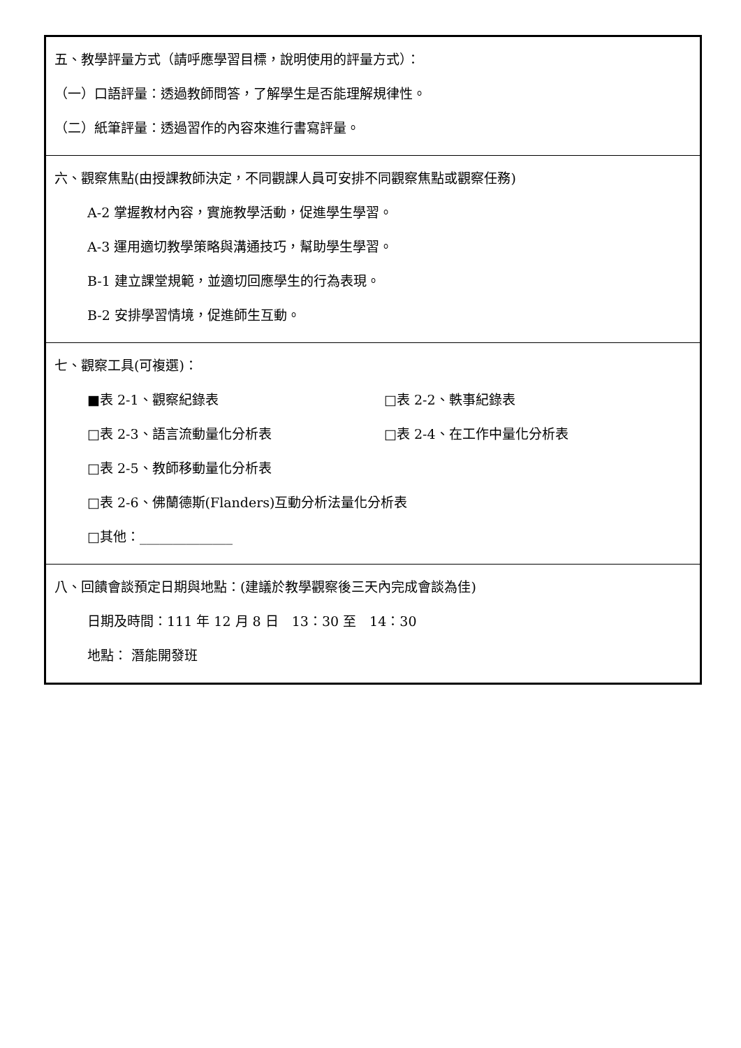| 五、教學評量方式（請呼應學習目標，說明使用的評量方式）： （一）口語評量：透過教師問答，了解學生是否能理解規律性。 （二）紙筆評量：透過習作的內容來進行書寫評量。 |
| 六、觀察焦點(由授課教師決定，不同觀課人員可安排不同觀察焦點或觀察任務) A-2 掌握教材內容，實施教學活動，促進學生學習。 A-3 運用適切教學策略與溝通技巧，幫助學生學習。 B-1 建立課堂規範，並適切回應學生的行為表現。 B-2 安排學習情境，促進師生互動。 |
| 七、觀察工具(可複選)： ■表 2-1、觀察紀錄表 □表 2-2、軼事紀錄表 □表 2-3、語言流動量化分析表 □表 2-4、在工作中量化分析表 □表 2-5、教師移動量化分析表 □表 2-6、佛蘭德斯(Flanders)互動分析法量化分析表 □其他：______________ |
| 八、回饋會談預定日期與地點：(建議於教學觀察後三天內完成會談為佳) 日期及時間：111 年 12 月 8 日 13：30 至 14：30 地點： 潛能開發班 |